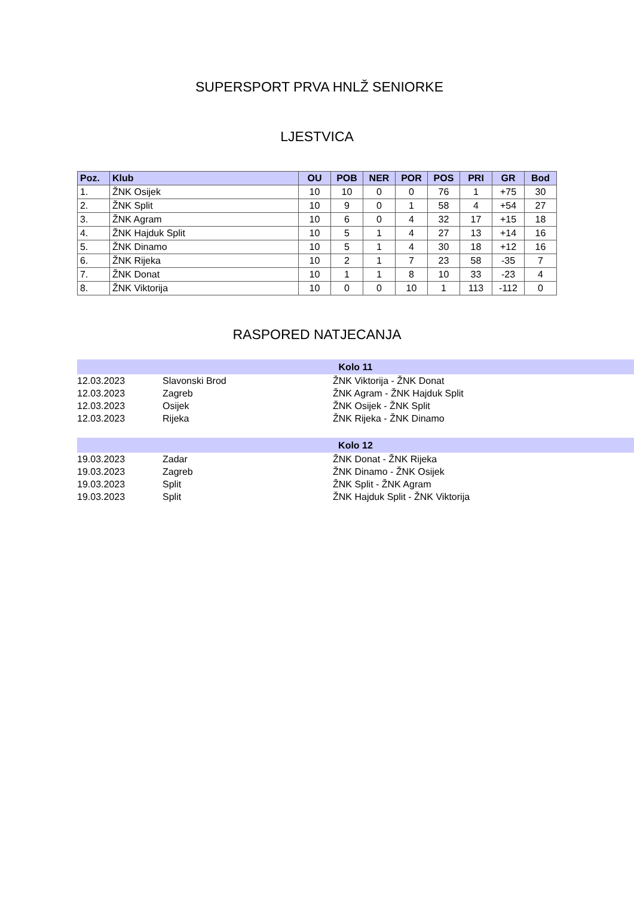SUPERSPORT PRVA HNLŽ SENIORKE
LJESTVICA
| Poz. | Klub | OU | POB | NER | POR | POS | PRI | GR | Bod |
| --- | --- | --- | --- | --- | --- | --- | --- | --- | --- |
| 1. | ŽNK Osijek | 10 | 10 | 0 | 0 | 76 | 1 | +75 | 30 |
| 2. | ŽNK Split | 10 | 9 | 0 | 1 | 58 | 4 | +54 | 27 |
| 3. | ŽNK Agram | 10 | 6 | 0 | 4 | 32 | 17 | +15 | 18 |
| 4. | ŽNK Hajduk Split | 10 | 5 | 1 | 4 | 27 | 13 | +14 | 16 |
| 5. | ŽNK Dinamo | 10 | 5 | 1 | 4 | 30 | 18 | +12 | 16 |
| 6. | ŽNK Rijeka | 10 | 2 | 1 | 7 | 23 | 58 | -35 | 7 |
| 7. | ŽNK Donat | 10 | 1 | 1 | 8 | 10 | 33 | -23 | 4 |
| 8. | ŽNK Viktorija | 10 | 0 | 0 | 10 | 1 | 113 | -112 | 0 |
RASPORED NATJECANJA
| Kolo 11 | | |
| --- | --- | --- |
| 12.03.2023 | Slavonski Brod | ŽNK Viktorija - ŽNK Donat |
| 12.03.2023 | Zagreb | ŽNK Agram - ŽNK Hajduk Split |
| 12.03.2023 | Osijek | ŽNK Osijek - ŽNK Split |
| 12.03.2023 | Rijeka | ŽNK Rijeka - ŽNK Dinamo |
| Kolo 12 | | |
| 19.03.2023 | Zadar | ŽNK Donat - ŽNK Rijeka |
| 19.03.2023 | Zagreb | ŽNK Dinamo - ŽNK Osijek |
| 19.03.2023 | Split | ŽNK Split - ŽNK Agram |
| 19.03.2023 | Split | ŽNK Hajduk Split - ŽNK Viktorija |